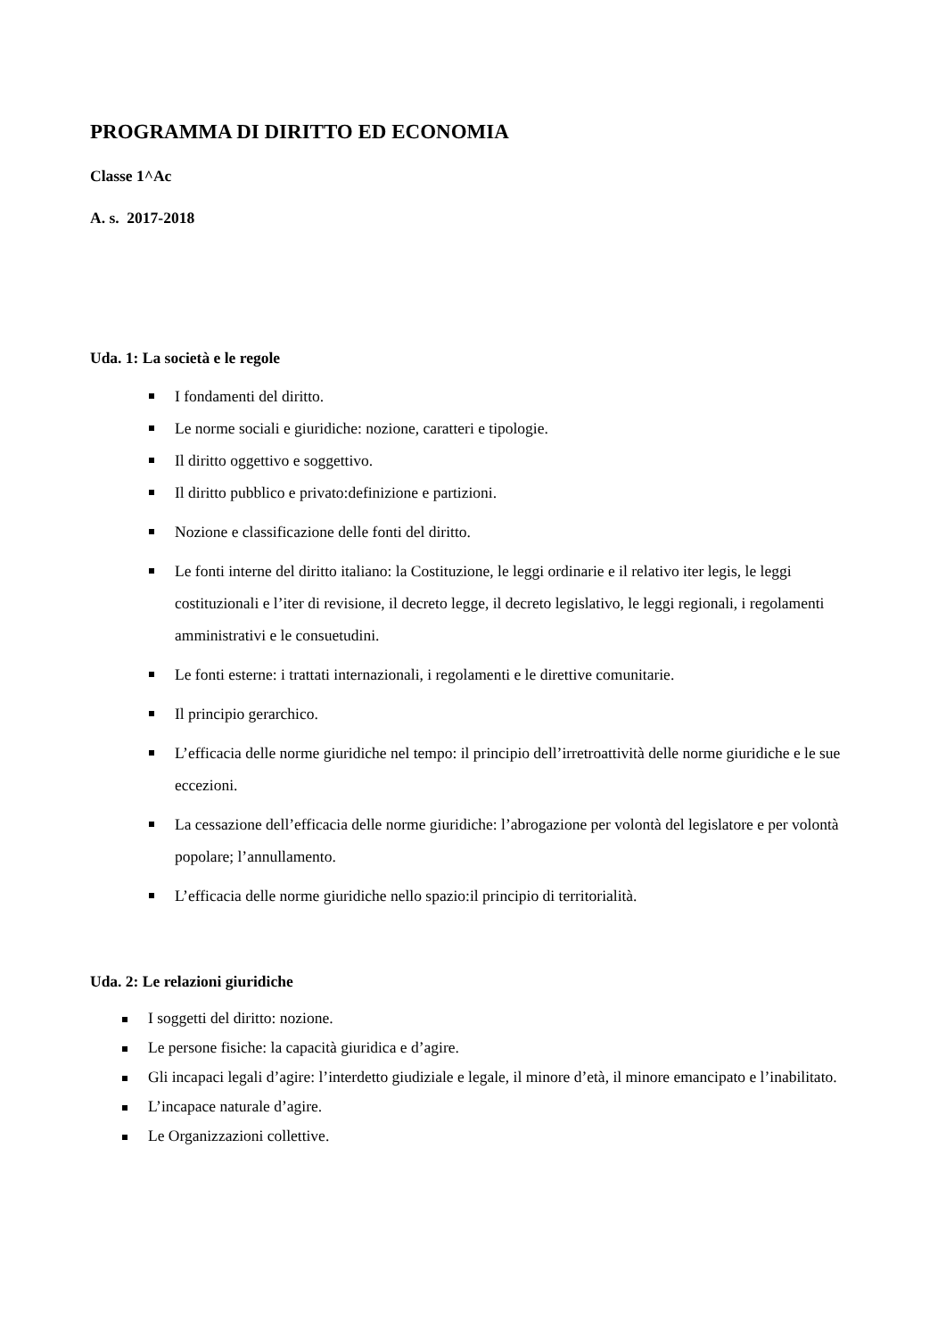PROGRAMMA DI DIRITTO ED ECONOMIA
Classe 1^Ac
A. s. 2017-2018
Uda. 1: La società e le regole
I fondamenti del diritto.
Le norme sociali e giuridiche: nozione, caratteri e tipologie.
Il diritto oggettivo e soggettivo.
Il diritto pubblico e privato:definizione e partizioni.
Nozione e classificazione delle fonti del diritto.
Le fonti interne del diritto italiano: la Costituzione, le leggi ordinarie e il relativo iter legis, le leggi costituzionali e l’iter di revisione, il decreto legge, il decreto legislativo, le leggi regionali, i regolamenti amministrativi e le consuetudini.
Le fonti esterne: i trattati internazionali, i regolamenti e le direttive comunitarie.
Il principio gerarchico.
L’efficacia delle norme giuridiche nel tempo: il principio dell’irretroattività delle norme giuridiche e le sue eccezioni.
La cessazione dell’efficacia delle norme giuridiche: l’abrogazione per volontà del legislatore e per volontà popolare; l’annullamento.
L’efficacia delle norme giuridiche nello spazio:il principio di territorialità.
Uda. 2: Le relazioni giuridiche
I soggetti del diritto: nozione.
Le persone fisiche: la capacità giuridica e d’agire.
Gli incapaci legali d’agire: l’interdetto giudiziale e legale, il minore d’età, il minore emancipato e l’inabilitato.
L’incapace naturale d’agire.
Le Organizzazioni collettive.